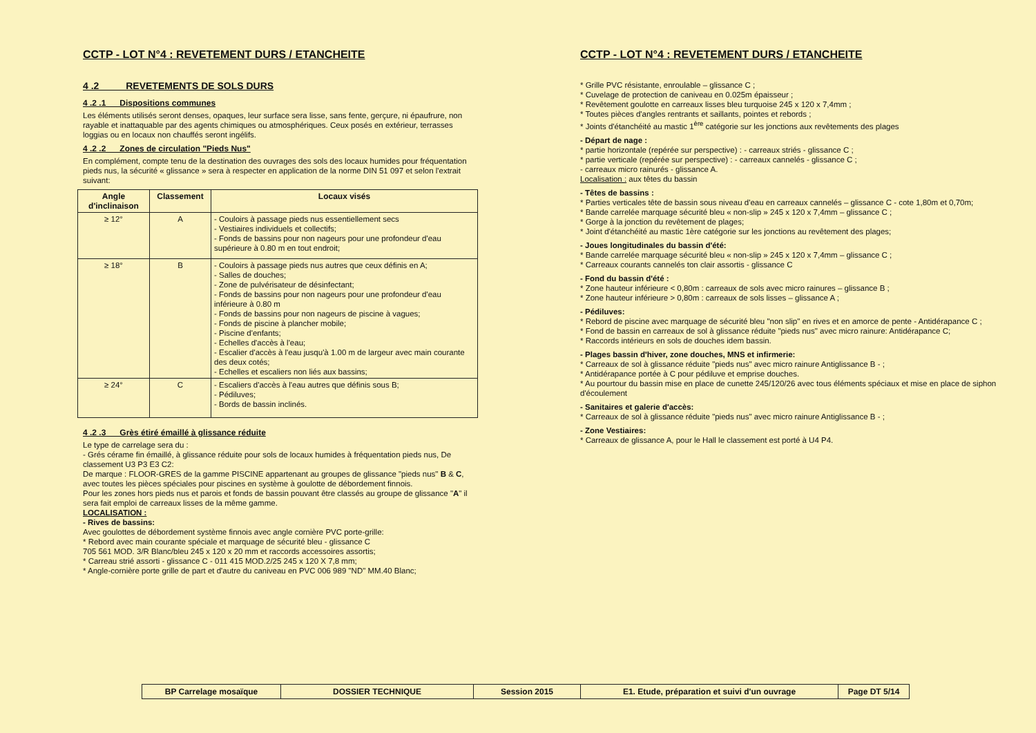CCTP - LOT N°4 : REVETEMENT DURS / ETANCHEITE
4 .2 REVETEMENTS DE SOLS DURS
4 .2 .1 Dispositions communes
Les éléments utilisés seront denses, opaques, leur surface sera lisse, sans fente, gerçure, ni épaufrure, non rayable et inattaquable par des agents chimiques ou atmosphériques. Ceux posés en extérieur, terrasses loggias ou en locaux non chauffés seront ingélifs.
4 .2 .2 Zones de circulation "Pieds Nus"
En complément, compte tenu de la destination des ouvrages des sols des locaux humides pour fréquentation pieds nus, la sécurité « glissance » sera à respecter en application de la norme DIN 51 097 et selon l'extrait suivant:
| Angle d'inclinaison | Classement | Locaux visés |
| --- | --- | --- |
| ≥ 12° | A | - Couloirs à passage pieds nus essentiellement secs - Vestiaires individuels et collectifs; - Fonds de bassins pour non nageurs pour une profondeur d'eau supérieure à 0.80 m en tout endroit; |
| ≥ 18° | B | - Couloirs à passage pieds nus autres que ceux définis en A; - Salles de douches; - Zone de pulvérisateur de désinfectant; - Fonds de bassins pour non nageurs pour une profondeur d'eau inférieure à 0.80 m - Fonds de bassins pour non nageurs de piscine à vagues; - Fonds de piscine à plancher mobile; - Piscine d'enfants; - Echelles d'accès à l'eau; - Escalier d'accès à l'eau jusqu'à 1.00 m de largeur avec main courante des deux cotés; - Echelles et escaliers non liés aux bassins; |
| ≥ 24° | C | - Escaliers d'accès à l'eau autres que définis sous B; - Pédiluves; - Bords de bassin inclinés. |
4 .2 .3 Grès étiré émaillé à glissance réduite
Le type de carrelage sera du :
- Grés cérame fin émaillé, à glissance réduite pour sols de locaux humides à fréquentation pieds nus, De classement U3 P3 E3 C2:
De marque : FLOOR-GRES de la gamme PISCINE appartenant au groupes de glissance "pieds nus" B & C, avec toutes les pièces spéciales pour piscines en système à goulotte de débordement finnois.
Pour les zones hors pieds nus et parois et fonds de bassin pouvant être classés au groupe de glissance "A" il sera fait emploi de carreaux lisses de la même gamme.
LOCALISATION :
- Rives de bassins:
Avec goulottes de débordement système finnois avec angle cornière PVC porte-grille:
* Rebord avec main courante spéciale et marquage de sécurité bleu - glissance C
705 561 MOD. 3/R Blanc/bleu 245 x 120 x 20 mm et raccords accessoires assortis;
* Carreau strié assorti - glissance C - 011 415 MOD.2/25 245 x 120 X 7,8 mm;
* Angle-cornière porte grille de part et d'autre du caniveau en PVC 006 989 "ND" MM.40 Blanc;
CCTP - LOT N°4 : REVETEMENT DURS / ETANCHEITE
* Grille PVC résistante, enroulable – glissance C ;
* Cuvelage de protection de caniveau en 0.025m épaisseur ;
* Revêtement goulotte en carreaux lisses bleu turquoise 245 x 120 x 7,4mm ;
* Toutes pièces d'angles rentrants et saillants, pointes et rebords ;
* Joints d'étanchéité au mastic 1<sup>ère</sup> catégorie sur les jonctions aux revêtements des plages
- Départ de nage :
* partie horizontale (repérée sur perspective) : - carreaux striés - glissance C ;
* partie verticale (repérée sur perspective) : - carreaux cannelés - glissance C ;
- carreaux micro rainurés - glissance A.
Localisation : aux têtes du bassin
- Têtes de bassins :
* Parties verticales tête de bassin sous niveau d'eau en carreaux cannelés – glissance C - cote 1,80m et 0,70m;
* Bande carrelée marquage sécurité bleu « non-slip » 245 x 120 x 7,4mm – glissance C ;
* Gorge à la jonction du revêtement de plages;
* Joint d'étanchéité au mastic 1ère catégorie sur les jonctions au revêtement des plages;
- Joues longitudinales du bassin d'été:
* Bande carrelée marquage sécurité bleu « non-slip » 245 x 120 x 7,4mm – glissance C ;
* Carreaux courants cannelés ton clair assortis - glissance C
- Fond du bassin d'été :
* Zone hauteur inférieure < 0,80m : carreaux de sols avec micro rainures – glissance B ;
* Zone hauteur inférieure > 0,80m : carreaux de sols lisses – glissance A ;
- Pédiluves:
* Rebord de piscine avec marquage de sécurité bleu "non slip" en rives et en amorce de pente - Antidérapance C ;
* Fond de bassin en carreaux de sol à glissance réduite "pieds nus" avec micro rainure: Antidérapance C;
* Raccords intérieurs en sols de douches idem bassin.
- Plages bassin d'hiver, zone douches, MNS et infirmerie:
* Carreaux de sol à glissance réduite "pieds nus" avec micro rainure Antiglissance B - ;
* Antidérapance portée à C pour pédiluve et emprise douches.
* Au pourtour du bassin mise en place de cunette 245/120/26 avec tous éléments spéciaux et mise en place de siphon d'écoulement
- Sanitaires et galerie d'accès:
* Carreaux de sol à glissance réduite "pieds nus" avec micro rainure Antiglissance B - ;
- Zone Vestiaires:
* Carreaux de glissance A, pour le Hall le classement est porté à U4 P4.
BP Carrelage mosaïque DOSSIER TECHNIQUE Session 2015 E1. Etude, préparation et suivi d'un ouvrage Page DT 5/14